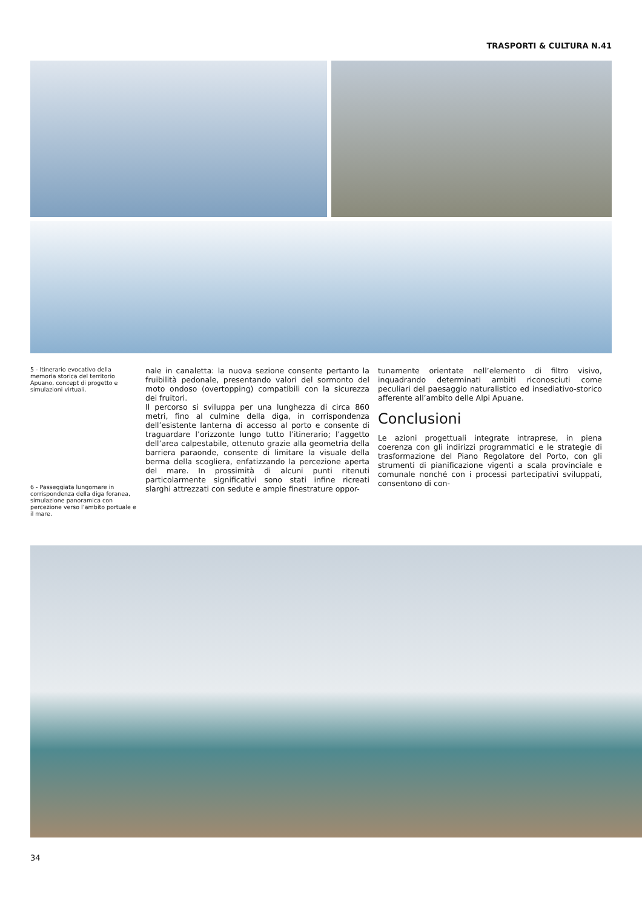TRASPORTI & CULTURA N.41
5 - Itinerario evocativo della memoria storica del territorio Apuano, concept di progetto e simulazioni virtuali.
6 - Passeggiata lungomare in corrispondenza della diga foranea, simulazione panoramica con percezione verso l’ambito portuale e il mare.
nale in canaletta: la nuova sezione consente pertanto la fruibilità pedonale, presentando valori del sormonto del moto ondoso (overtopping) compatibili con la sicurezza dei fruitori.
Il percorso si sviluppa per una lunghezza di circa 860 metri, fino al culmine della diga, in corrispondenza dell’esistente lanterna di accesso al porto e consente di traguardare l’orizzonte lungo tutto l’itinerario; l’aggetto dell’area calpestabile, ottenuto grazie alla geometria della barriera paraonde, consente di limitare la visuale della berma della scogliera, enfatizzando la percezione aperta del mare. In prossimità di alcuni punti ritenuti particolarmente significativi sono stati infine ricreati slarghi attrezzati con sedute e ampie finestrature oppor-
tunamente orientate nell’elemento di filtro visivo, inquadrando determinati ambiti riconosciuti come peculiari del paesaggio naturalistico ed insediativo-storico afferente all’ambito delle Alpi Apuane.
Conclusioni
Le azioni progettuali integrate intraprese, in piena coerenza con gli indirizzi programmatici e le strategie di trasformazione del Piano Regolatore del Porto, con gli strumenti di pianificazione vigenti a scala provinciale e comunale nonché con i processi partecipativi sviluppati, consentono di con-
34